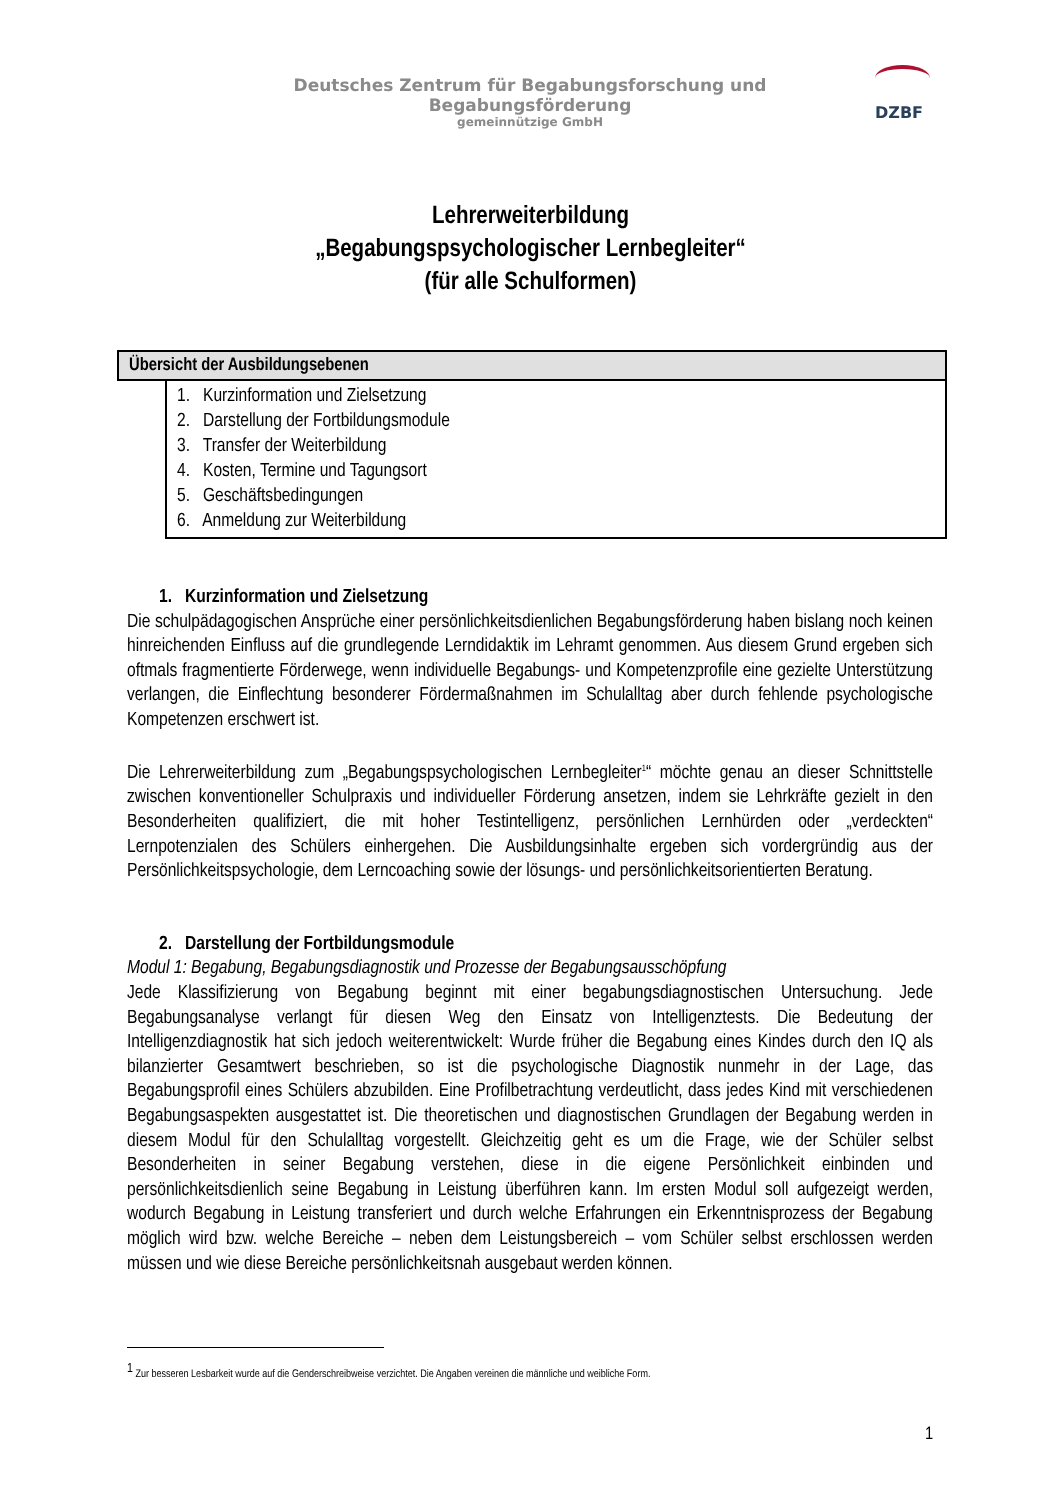Deutsches Zentrum für Begabungsforschung und Begabungsförderung
gemeinnützige GmbH
DZBF
Lehrerweiterbildung
„Begabungspsychologischer Lernbegleiter“
(für alle Schulformen)
Übersicht der Ausbildungsebenen
1. Kurzinformation und Zielsetzung
2. Darstellung der Fortbildungsmodule
3. Transfer der Weiterbildung
4. Kosten, Termine und Tagungsort
5. Geschäftsbedingungen
6. Anmeldung zur Weiterbildung
1. Kurzinformation und Zielsetzung
Die schulpädagogischen Ansprüche einer persönlichkeitsdienlichen Begabungsförderung haben bislang noch keinen hinreichenden Einfluss auf die grundlegende Lerndidaktik im Lehramt genommen. Aus diesem Grund ergeben sich oftmals fragmentierte Förderwege, wenn individuelle Begabungs- und Kompetenzprofile eine gezielte Unterstützung verlangen, die Einflechtung besonderer Fördermaßnahmen im Schulalltag aber durch fehlende psychologische Kompetenzen erschwert ist.
Die Lehrerweiterbildung zum „Begabungspsychologischen Lernbegleiter<sup>1</sup>“ möchte genau an dieser Schnittstelle zwischen konventioneller Schulpraxis und individueller Förderung ansetzen, indem sie Lehrkräfte gezielt in den Besonderheiten qualifiziert, die mit hoher Testintelligenz, persönlichen Lernhürden oder „verdeckten“ Lernpotenzialen des Schülers einhergehen. Die Ausbildungsinhalte ergeben sich vordergründig aus der Persönlichkeitspsychologie, dem Lerncoaching sowie der lösungs- und persönlichkeitsorientierten Beratung.
2. Darstellung der Fortbildungsmodule
Modul 1: Begabung, Begabungsdiagnostik und Prozesse der Begabungsausschöpfung
Jede Klassifizierung von Begabung beginnt mit einer begabungsdiagnostischen Untersuchung. Jede Begabungsanalyse verlangt für diesen Weg den Einsatz von Intelligenztests. Die Bedeutung der Intelligenzdiagnostik hat sich jedoch weiterentwickelt: Wurde früher die Begabung eines Kindes durch den IQ als bilanzierter Gesamtwert beschrieben, so ist die psychologische Diagnostik nunmehr in der Lage, das Begabungsprofil eines Schülers abzubilden. Eine Profilbetrachtung verdeutlicht, dass jedes Kind mit verschiedenen Begabungsaspekten ausgestattet ist. Die theoretischen und diagnostischen Grundlagen der Begabung werden in diesem Modul für den Schulalltag vorgestellt. Gleichzeitig geht es um die Frage, wie der Schüler selbst Besonderheiten in seiner Begabung verstehen, diese in die eigene Persönlichkeit einbinden und persönlichkeitsdienlich seine Begabung in Leistung überführen kann. Im ersten Modul soll aufgezeigt werden, wodurch Begabung in Leistung transferiert und durch welche Erfahrungen ein Erkenntnisprozess der Begabung möglich wird bzw. welche Bereiche – neben dem Leistungsbereich – vom Schüler selbst erschlossen werden müssen und wie diese Bereiche persönlichkeitsnah ausgebaut werden können.
<sup>1</sup> Zur besseren Lesbarkeit wurde auf die Genderschreibweise verzichtet. Die Angaben vereinen die männliche und weibliche Form.
1